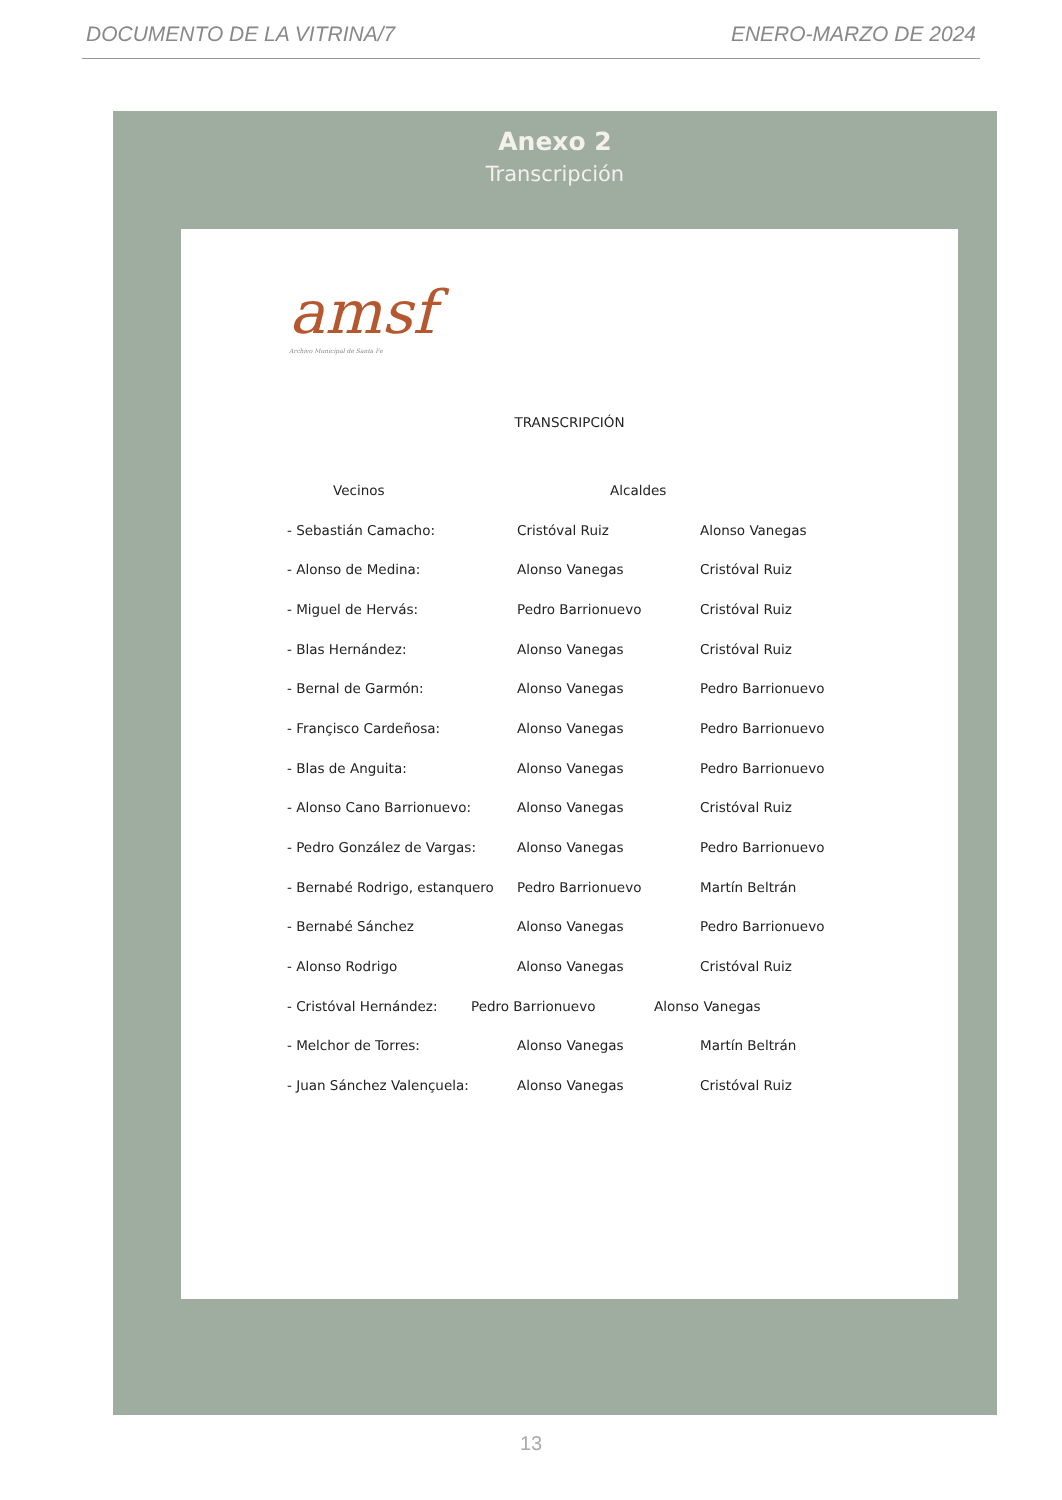DOCUMENTO DE LA VITRINA/7 ENERO-MARZO DE 2024
Anexo 2
Transcripción
amsf
Archivo Municipal de Santa Fe
TRANSCRIPCIÓN
| Vecinos | Alcaldes | |
| --- | --- | --- |
| - Sebastián Camacho: | Cristóval Ruiz | Alonso Vanegas |
| - Alonso de Medina: | Alonso Vanegas | Cristóval Ruiz |
| - Miguel de Hervás: | Pedro Barrionuevo | Cristóval Ruiz |
| - Blas Hernández: | Alonso Vanegas | Cristóval Ruiz |
| - Bernal de Garmón: | Alonso Vanegas | Pedro Barrionuevo |
| - Françisco Cardeñosa: | Alonso Vanegas | Pedro Barrionuevo |
| - Blas de Anguita: | Alonso Vanegas | Pedro Barrionuevo |
| - Alonso Cano Barrionuevo: | Alonso Vanegas | Cristóval Ruiz |
| - Pedro González de Vargas: | Alonso Vanegas | Pedro Barrionuevo |
| - Bernabé Rodrigo, estanquero | Pedro Barrionuevo | Martín Beltrán |
| - Bernabé Sánchez | Alonso Vanegas | Pedro Barrionuevo |
| - Alonso Rodrigo | Alonso Vanegas | Cristóval Ruiz |
| - Cristóval Hernández: | Pedro Barrionuevo | Alonso Vanegas |
| - Melchor de Torres: | Alonso Vanegas | Martín Beltrán |
| - Juan Sánchez Valençuela: | Alonso Vanegas | Cristóval Ruiz |
13